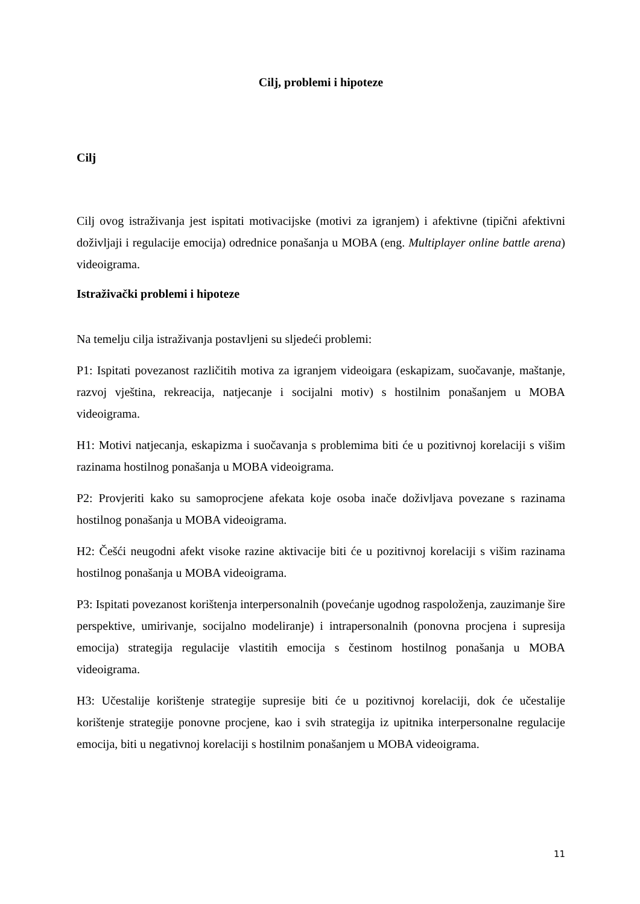Cilj, problemi i hipoteze
Cilj
Cilj ovog istraživanja jest ispitati motivacijske (motivi za igranjem) i afektivne (tipični afektivni doživljaji i regulacije emocija) odrednice ponašanja u MOBA (eng. Multiplayer online battle arena) videoigrama.
Istraživački problemi i hipoteze
Na temelju cilja istraživanja postavljeni su sljedeći problemi:
P1: Ispitati povezanost različitih motiva za igranjem videoigara (eskapizam, suočavanje, maštanje, razvoj vještina, rekreacija, natjecanje i socijalni motiv) s hostilnim ponašanjem u MOBA videoigrama.
H1: Motivi natjecanja, eskapizma i suočavanja s problemima biti će u pozitivnoj korelaciji s višim razinama hostilnog ponašanja u MOBA videoigrama.
P2: Provjeriti kako su samoprocjene afekata koje osoba inače doživljava povezane s razinama hostilnog ponašanja u MOBA videoigrama.
H2: Češći neugodni afekt visoke razine aktivacije biti će u pozitivnoj korelaciji s višim razinama hostilnog ponašanja u MOBA videoigrama.
P3: Ispitati povezanost korištenja interpersonalnih (povećanje ugodnog raspoloženja, zauzimanje šire perspektive, umirivanje, socijalno modeliranje) i intrapersonalnih (ponovna procjena i supresija emocija) strategija regulacije vlastitih emocija s čestinom hostilnog ponašanja u MOBA videoigrama.
H3: Učestalije korištenje strategije supresije biti će u pozitivnoj korelaciji, dok će učestalije korištenje strategije ponovne procjene, kao i svih strategija iz upitnika interpersonalne regulacije emocija, biti u negativnoj korelaciji s hostilnim ponašanjem u MOBA videoigrama.
11